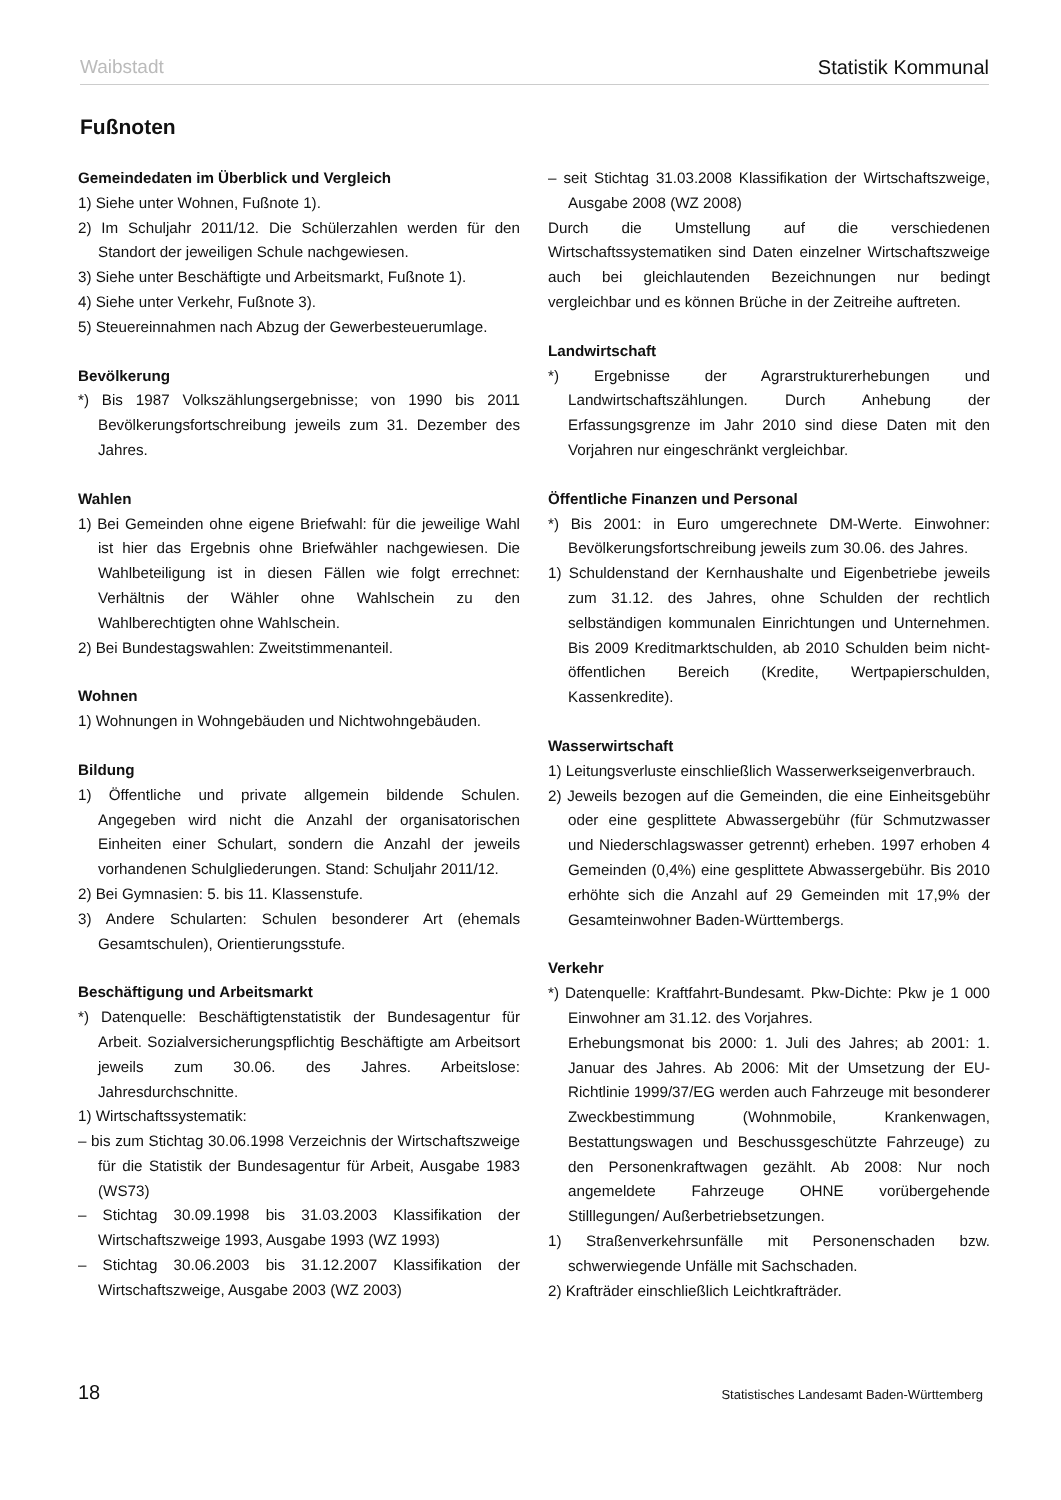Waibstadt Statistik Kommunal
Fußnoten
Gemeindedaten im Überblick und Vergleich
1) Siehe unter Wohnen, Fußnote 1).
2) Im Schuljahr 2011/12. Die Schülerzahlen werden für den Standort der jeweiligen Schule nachgewiesen.
3) Siehe unter Beschäftigte und Arbeitsmarkt, Fußnote 1).
4) Siehe unter Verkehr, Fußnote 3).
5) Steuereinnahmen nach Abzug der Gewerbesteuerumlage.
Bevölkerung
*) Bis 1987 Volkszählungsergebnisse; von 1990 bis 2011 Bevölkerungsfortschreibung jeweils zum 31. Dezember des Jahres.
Wahlen
1) Bei Gemeinden ohne eigene Briefwahl: für die jeweilige Wahl ist hier das Ergebnis ohne Briefwähler nachgewiesen. Die Wahlbeteiligung ist in diesen Fällen wie folgt errechnet: Verhältnis der Wähler ohne Wahlschein zu den Wahlberechtigten ohne Wahlschein.
2) Bei Bundestagswahlen: Zweitstimmenanteil.
Wohnen
1) Wohnungen in Wohngebäuden und Nichtwohngebäuden.
Bildung
1) Öffentliche und private allgemein bildende Schulen. Angegeben wird nicht die Anzahl der organisatorischen Einheiten einer Schulart, sondern die Anzahl der jeweils vorhandenen Schulgliederungen. Stand: Schuljahr 2011/12.
2) Bei Gymnasien: 5. bis 11. Klassenstufe.
3) Andere Schularten: Schulen besonderer Art (ehemals Gesamtschulen), Orientierungsstufe.
Beschäftigung und Arbeitsmarkt
*) Datenquelle: Beschäftigtenstatistik der Bundesagentur für Arbeit. Sozialversicherungspflichtig Beschäftigte am Arbeitsort jeweils zum 30.06. des Jahres. Arbeitslose: Jahresdurchschnitte.
1) Wirtschaftssystematik:
– bis zum Stichtag 30.06.1998 Verzeichnis der Wirtschaftszweige für die Statistik der Bundesagentur für Arbeit, Ausgabe 1983 (WS73)
– Stichtag 30.09.1998 bis 31.03.2003 Klassifikation der Wirtschaftszweige 1993, Ausgabe 1993 (WZ 1993)
– Stichtag 30.06.2003 bis 31.12.2007 Klassifikation der Wirtschaftszweige, Ausgabe 2003 (WZ 2003)
– seit Stichtag 31.03.2008 Klassifikation der Wirtschaftszweige, Ausgabe 2008 (WZ 2008)
Durch die Umstellung auf die verschiedenen Wirtschaftssystematiken sind Daten einzelner Wirtschaftszweige auch bei gleichlautenden Bezeichnungen nur bedingt vergleichbar und es können Brüche in der Zeitreihe auftreten.
Landwirtschaft
*) Ergebnisse der Agrarstrukturerhebungen und Landwirtschaftszählungen. Durch Anhebung der Erfassungsgrenze im Jahr 2010 sind diese Daten mit den Vorjahren nur eingeschränkt vergleichbar.
Öffentliche Finanzen und Personal
*) Bis 2001: in Euro umgerechnete DM-Werte. Einwohner: Bevölkerungsfortschreibung jeweils zum 30.06. des Jahres.
1) Schuldenstand der Kernhaushalte und Eigenbetriebe jeweils zum 31.12. des Jahres, ohne Schulden der rechtlich selbständigen kommunalen Einrichtungen und Unternehmen. Bis 2009 Kreditmarktschulden, ab 2010 Schulden beim nicht-öffentlichen Bereich (Kredite, Wertpapierschulden, Kassenkredite).
Wasserwirtschaft
1) Leitungsverluste einschließlich Wasserwerkseigenverbrauch.
2) Jeweils bezogen auf die Gemeinden, die eine Einheitsgebühr oder eine gesplittete Abwassergebühr (für Schmutzwasser und Niederschlagswasser getrennt) erheben. 1997 erhoben 4 Gemeinden (0,4%) eine gesplittete Abwassergebühr. Bis 2010 erhöhte sich die Anzahl auf 29 Gemeinden mit 17,9% der Gesamteinwohner Baden-Württembergs.
Verkehr
*) Datenquelle: Kraftfahrt-Bundesamt. Pkw-Dichte: Pkw je 1 000 Einwohner am 31.12. des Vorjahres.
Erhebungsmonat bis 2000: 1. Juli des Jahres; ab 2001: 1. Januar des Jahres. Ab 2006: Mit der Umsetzung der EU-Richtlinie 1999/37/EG werden auch Fahrzeuge mit besonderer Zweckbestimmung (Wohnmobile, Krankenwagen, Bestattungswagen und Beschussgeschützte Fahrzeuge) zu den Personenkraftwagen gezählt. Ab 2008: Nur noch angemeldete Fahrzeuge OHNE vorübergehende Stilllegungen/ Außerbetriebsetzungen.
1) Straßenverkehrsunfälle mit Personenschaden bzw. schwerwiegende Unfälle mit Sachschaden.
2) Krafträder einschließlich Leichtkrafträder.
18 Statistisches Landesamt Baden-Württemberg